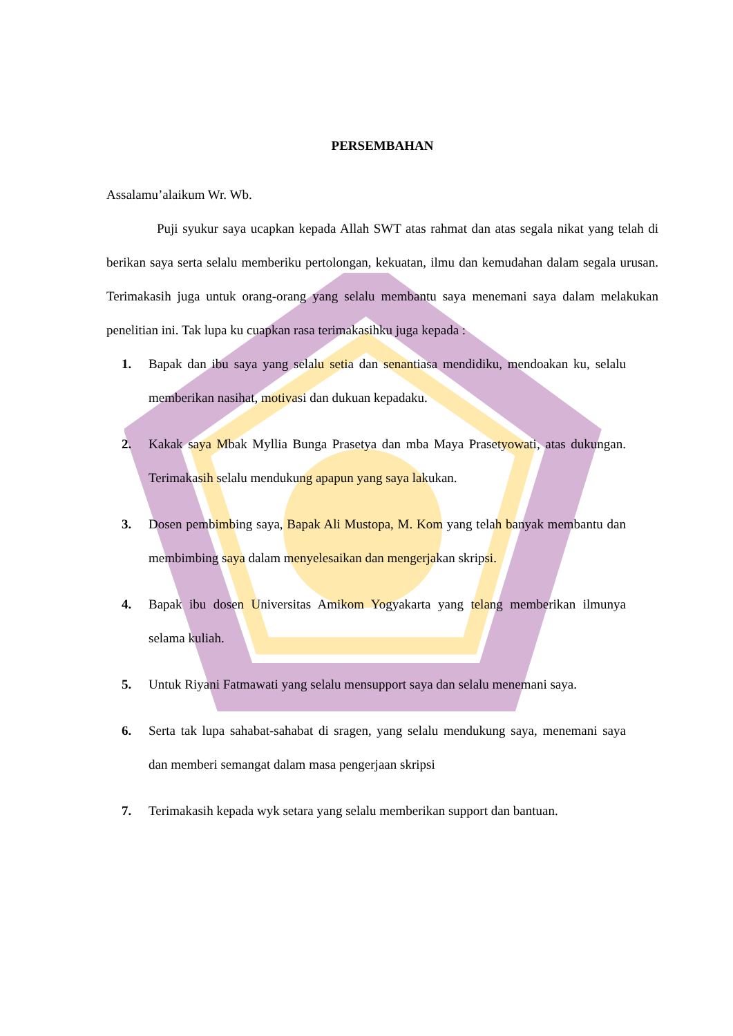PERSEMBAHAN
Assalamu’alaikum Wr. Wb.
Puji syukur saya ucapkan kepada Allah SWT atas rahmat dan atas segala nikat yang telah di berikan saya serta selalu memberiku pertolongan, kekuatan, ilmu dan kemudahan dalam segala urusan. Terimakasih juga untuk orang-orang yang selalu membantu saya menemani saya dalam melakukan penelitian ini. Tak lupa ku cuapkan rasa terimakasihku juga kepada :
1. Bapak dan ibu saya yang selalu setia dan senantiasa mendidiku, mendoakan ku, selalu memberikan nasihat, motivasi dan dukuan kepadaku.
2. Kakak saya Mbak Myllia Bunga Prasetya dan mba Maya Prasetyowati, atas dukungan. Terimakasih selalu mendukung apapun yang saya lakukan.
3. Dosen pembimbing saya, Bapak Ali Mustopa, M. Kom yang telah banyak membantu dan membimbing saya dalam menyelesaikan dan mengerjakan skripsi.
4. Bapak ibu dosen Universitas Amikom Yogyakarta yang telang memberikan ilmunya selama kuliah.
5. Untuk Riyani Fatmawati yang selalu mensupport saya dan selalu menemani saya.
6. Serta tak lupa sahabat-sahabat di sragen, yang selalu mendukung saya, menemani saya dan memberi semangat dalam masa pengerjaan skripsi
7. Terimakasih kepada wyk setara yang selalu memberikan support dan bantuan.